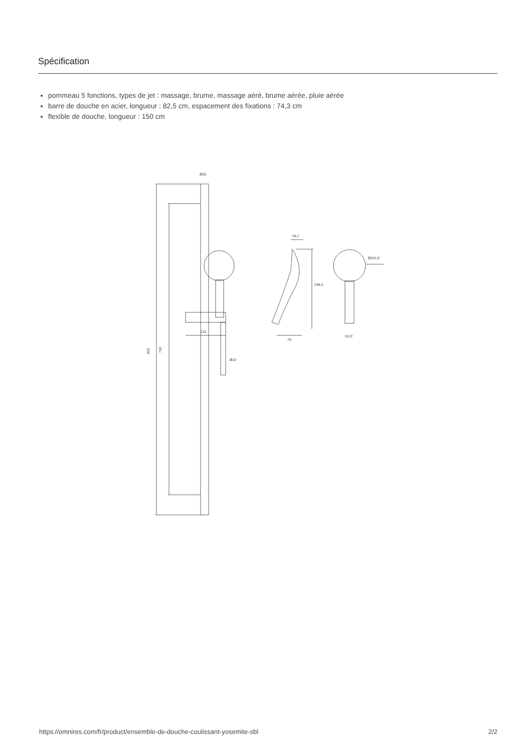Spécification
pommeau 5 fonctions, types de jet : massage, brume, massage aéré, brume aérée, pluie aérée
barre de douche en acier, longueur : 82,5 cm, espacement des fixations : 74,3 cm
flexible de douche, longueur : 150 cm
Ø25
823
700
122
Ø14
34,1
79
248,4
Ø101,9
G1/2
https://omnires.com/fr/product/ensemble-de-douche-coulissant-yosemite-sbl 2/2